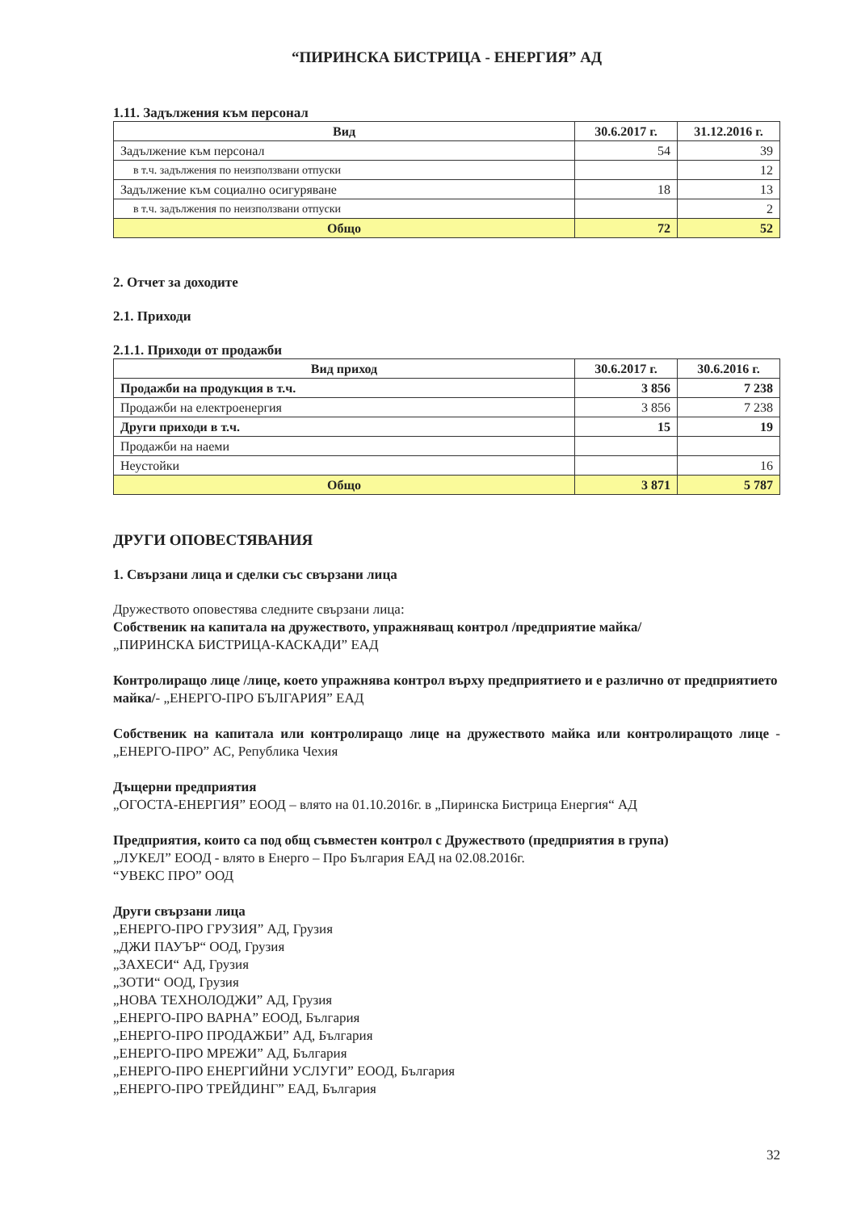“ПИРИНСКА БИСТРИЦА - ЕНЕРГИЯ” АД
1.11. Задължения към персонал
| Вид | 30.6.2017 г. | 31.12.2016 г. |
| --- | --- | --- |
| Задължение към персонал | 54 | 39 |
| в т.ч. задължения по неизползвани отпуски | | 12 |
| Задължение към социално осигуряване | 18 | 13 |
| в т.ч. задължения по неизползвани отпуски | | 2 |
| Общо | 72 | 52 |
2. Отчет за доходите
2.1. Приходи
2.1.1. Приходи от продажби
| Вид приход | 30.6.2017 г. | 30.6.2016 г. |
| --- | --- | --- |
| Продажби на продукция в т.ч. | 3 856 | 7 238 |
| Продажби на електроенергия | 3 856 | 7 238 |
| Други приходи в т.ч. | 15 | 19 |
| Продажби на наеми | | |
| Неустойки | | 16 |
| Общо | 3 871 | 5 787 |
ДРУГИ ОПОВЕСТЯВАНИЯ
1. Свързани лица и сделки със свързани лица
Дружеството оповестява следните свързани лица:
Собственик на капитала на дружеството, упражняващ контрол /предприятие майка/
„ПИРИНСКА БИСТРИЦА-КАСКАДИ” ЕАД
Контролиращо лице /лице, което упражнява контрол върху предприятието и е различно от предприятието майка/- „ЕНЕРГО-ПРО БЪЛГАРИЯ” ЕАД
Собственик на капитала или контролиращо лице на дружеството майка или контролиращото лице - „ЕНЕРГО-ПРО” АС, Република Чехия
Дъщерни предприятия
„ОГОСТА-ЕНЕРГИЯ” ЕООД – влято на 01.10.2016г. в „Пиринска Бистрица Енергия“ АД
Предприятия, които са под общ съвместен контрол с Дружеството (предприятия в група)
„ЛУКЕЛ” ЕООД - влято в Енерго – Про България ЕАД на 02.08.2016г.
“УВЕКС ПРО” ООД
Други свързани лица
„ЕНЕРГО-ПРО ГРУЗИЯ” АД, Грузия
„ДЖИ ПАУЪР“ ООД, Грузия
„ЗАХЕСИ“ АД, Грузия
„ЗОТИ“ ООД, Грузия
„НОВА ТЕХНОЛОДЖИ” АД, Грузия
„ЕНЕРГО-ПРО ВАРНА” ЕООД, България
„ЕНЕРГО-ПРО ПРОДАЖБИ” АД, България
„ЕНЕРГО-ПРО МРЕЖИ” АД, България
„ЕНЕРГО-ПРО ЕНЕРГИЙНИ УСЛУГИ” ЕООД, България
„ЕНЕРГО-ПРО ТРЕЙДИНГ” ЕАД, България
32